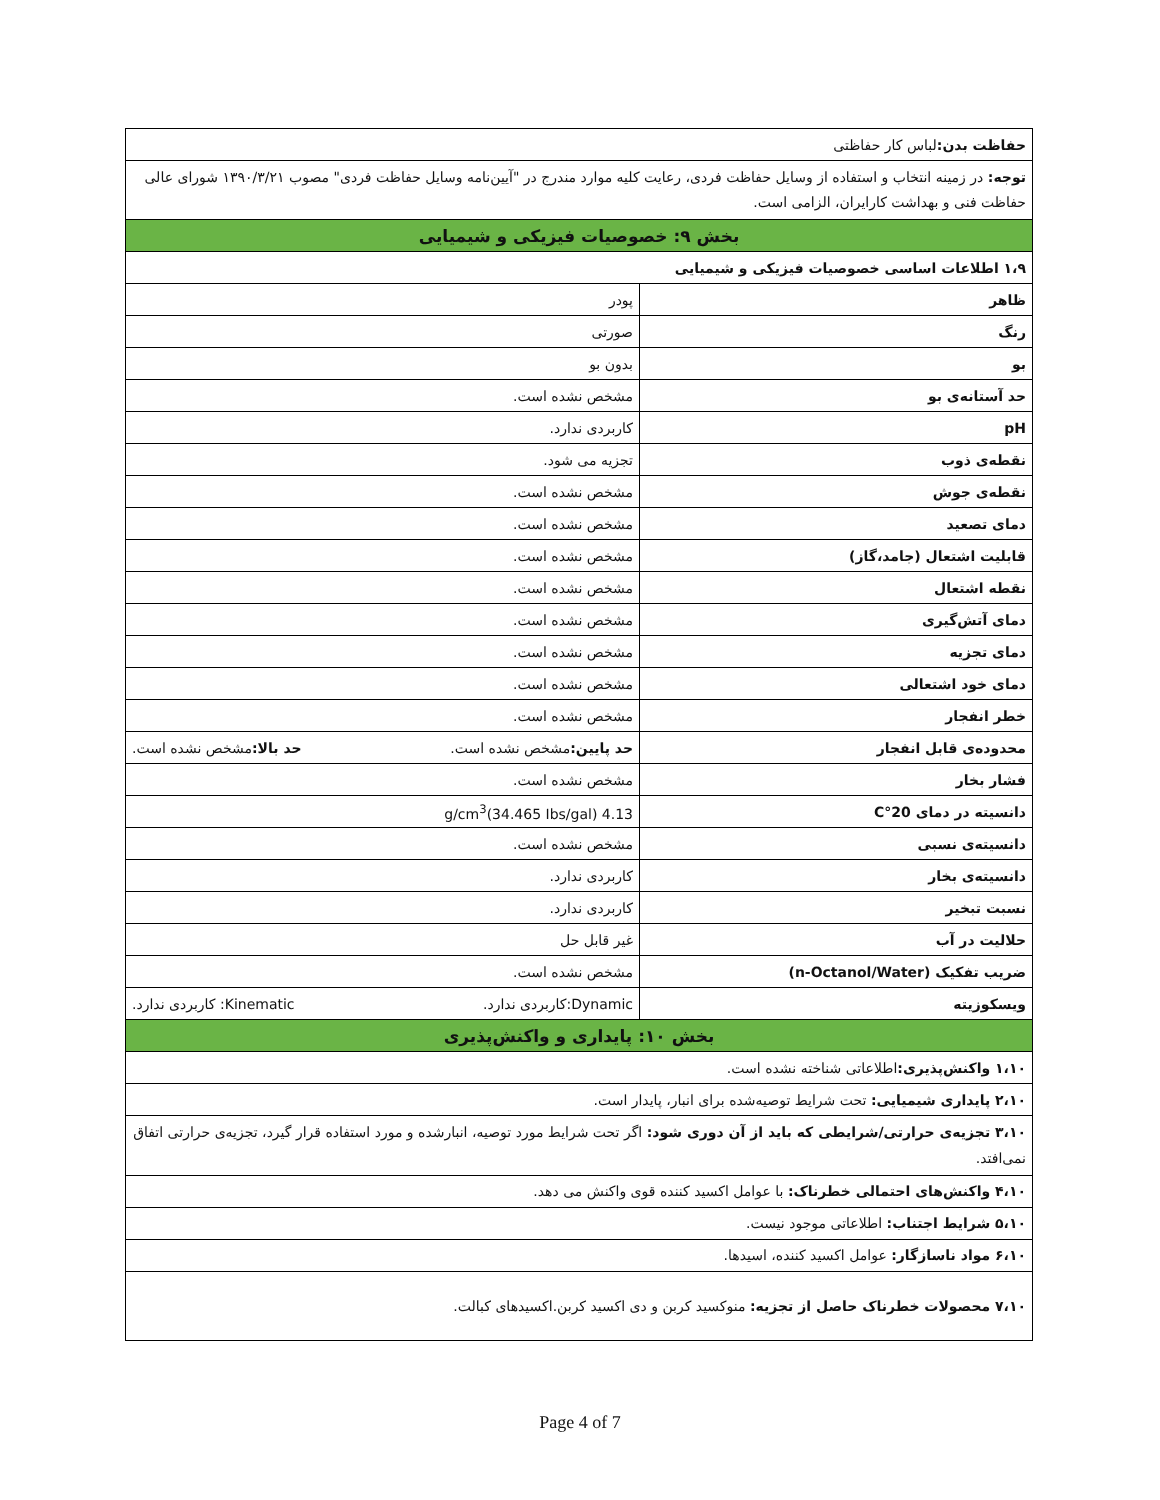| حفاظت بدن: لباس کار حفاظتی | |
| توجه: در زمینه انتخاب و استفاده از وسایل حفاظت فردی، رعایت کلیه موارد مندرج در "آیین‌نامه وسایل حفاظت فردی" مصوب ۱۳۹۰/۳/۲۱ شورای عالی حفاظت فنی و بهداشت کارایران، الزامی است. | |
| بخش ۹: خصوصیات فیزیکی و شیمیایی | |
| ۱،۹ اطلاعات اساسی خصوصیات فیزیکی و شیمیایی | |
| ظاهر | پودر |
| رنگ | صورتی |
| بو | بدون بو |
| حد آستانه‌ی بو | مشخص نشده است. |
| pH | کاربردی ندارد. |
| نقطه‌ی ذوب | تجزیه می شود. |
| نقطه‌ی جوش | مشخص نشده است. |
| دمای تصعید | مشخص نشده است. |
| قابلیت اشتعال (جامد،گاز) | مشخص نشده است. |
| نقطه اشتعال | مشخص نشده است. |
| دمای آتش‌گیری | مشخص نشده است. |
| دمای تجزیه | مشخص نشده است. |
| دمای خود اشتعالی | مشخص نشده است. |
| خطر انفجار | مشخص نشده است. |
| محدوده‌ی قابل انفجار | حد پایین: مشخص نشده است. حد بالا: مشخص نشده است. |
| فشار بخار | مشخص نشده است. |
| دانسیته در دمای 20°C | 4.13 g/cm<sup>3</sup>(34.465 Ibs/gal) |
| دانسیته‌ی نسبی | مشخص نشده است. |
| دانسیته‌ی بخار | کاربردی ندارد. |
| نسبت تبخیر | کاربردی ندارد. |
| حلالیت در آب | غیر قابل حل |
| ضریب تفکیک (n-Octanol/Water) | مشخص نشده است. |
| ویسکوزیته | Dynamic:کاربردی ندارد. Kinematic: کاربردی ندارد. |
| بخش ۱۰: پایداری و واکنش‌پذیری | |
| ۱،۱۰ واکنش‌پذیری: اطلاعاتی شناخته نشده است. | |
| ۲،۱۰ پایداری شیمیایی: تحت شرایط توصیه‌شده برای انبار، پایدار است. | |
| ۳،۱۰ تجزیه‌ی حرارتی/شرایطی که باید از آن دوری شود: اگر تحت شرایط مورد توصیه، انبارشده و مورد استفاده قرار گیرد، تجزیه‌ی حرارتی اتفاق نمی‌افتد. | |
| ۴،۱۰ واکنش‌های احتمالی خطرناک: با عوامل اکسید کننده قوی واکنش می دهد. | |
| ۵،۱۰ شرایط اجتناب: اطلاعاتی موجود نیست. | |
| ۶،۱۰ مواد ناسازگار: عوامل اکسید کننده، اسیدها. | |
| ۷،۱۰ محصولات خطرناک حاصل از تجزیه: منوکسید کربن و دی اکسید کربن.اکسیدهای کبالت. | |
Page 4 of 7